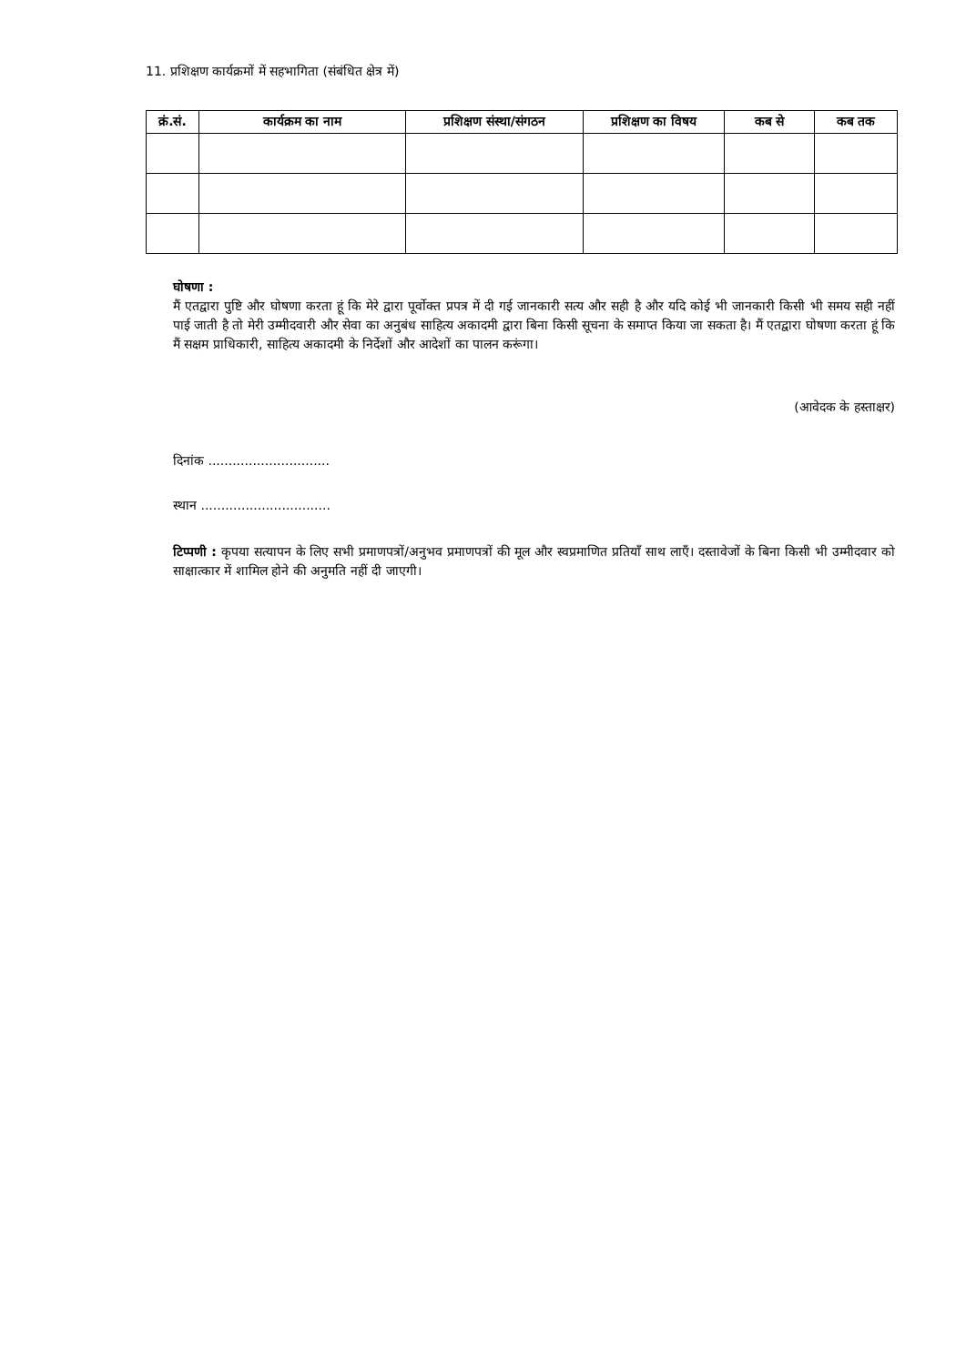11. प्रशिक्षण कार्यक्रमों में सहभागिता (संबंधित क्षेत्र में)
| क्रं.सं. | कार्यक्रम का नाम | प्रशिक्षण संस्था/संगठन | प्रशिक्षण का विषय | कब से | कब तक |
| --- | --- | --- | --- | --- | --- |
घोषणा :
मैं एतद्वारा पुष्टि और घोषणा करता हूं कि मेरे द्वारा पूर्वोक्त प्रपत्र में दी गई जानकारी सत्य और सही है और यदि कोई भी जानकारी किसी भी समय सही नहीं पाई जाती है तो मेरी उम्मीदवारी और सेवा का अनुबंध साहित्य अकादमी द्वारा बिना किसी सूचना के समाप्त किया जा सकता है। मैं एतद्वारा घोषणा करता हूं कि मैं सक्षम प्राधिकारी, साहित्य अकादमी के निर्देशों और आदेशों का पालन करूंगा।
(आवेदक के हस्ताक्षर)
दिनांक ..............................
स्थान ................................
टिप्पणी : कृपया सत्यापन के लिए सभी प्रमाणपत्रों/अनुभव प्रमाणपत्रों की मूल और स्वप्रमाणित प्रतियाँ साथ लाएँ। दस्तावेजों के बिना किसी भी उम्मीदवार को साक्षात्कार में शामिल होने की अनुमति नहीं दी जाएगी।